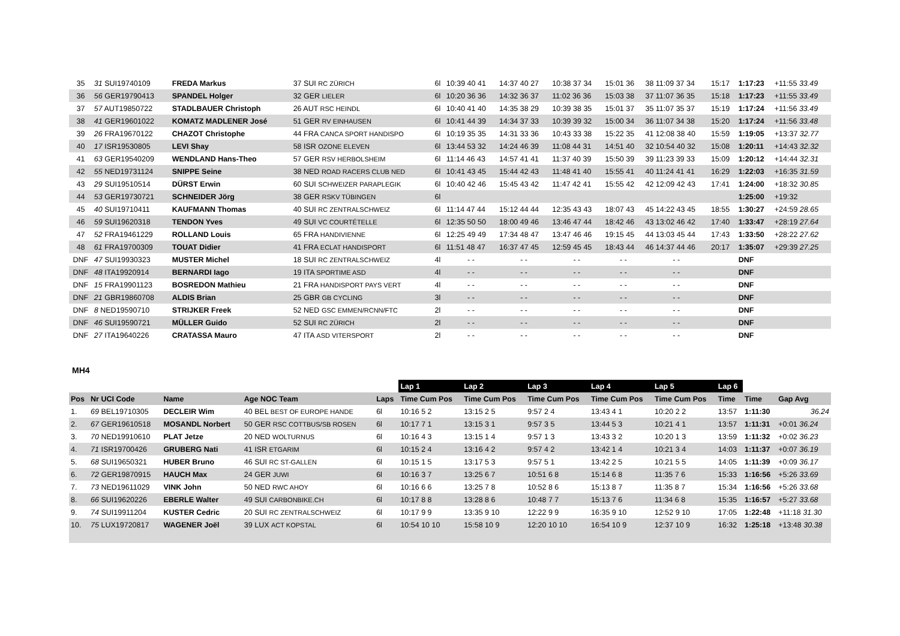| 35 | 31 SUI19740109 | FREDA Markus | 37 SUI RC ZÜRICH | 6l | 10:39 40 41 | 14:37 40 27 | 10:38 37 34 | 15:01 36 | 38 11:09 37 34 | 15:17 | 1:17:23 | +11:55 33.49 |
| 36 | 56 GER19790413 | SPANDEL Holger | 32 GER LIELER | 6l | 10:20 36 36 | 14:32 36 37 | 11:02 36 36 | 15:03 38 | 37 11:07 36 35 | 15:18 | 1:17:23 | +11:55 33.49 |
| 37 | 57 AUT19850722 | STADLBAUER Christoph | 26 AUT RSC HEINDL | 6l | 10:40 41 40 | 14:35 38 29 | 10:39 38 35 | 15:01 37 | 35 11:07 35 37 | 15:19 | 1:17:24 | +11:56 33.49 |
| 38 | 41 GER19601022 | KOMATZ MADLENER José | 51 GER RV EINHAUSEN | 6l | 10:41 44 39 | 14:34 37 33 | 10:39 39 32 | 15:00 34 | 36 11:07 34 38 | 15:20 | 1:17:24 | +11:56 33.48 |
| 39 | 26 FRA19670122 | CHAZOT Christophe | 44 FRA CANCA SPORT HANDISPO | 6l | 10:19 35 35 | 14:31 33 36 | 10:43 33 38 | 15:22 35 | 41 12:08 38 40 | 15:59 | 1:19:05 | +13:37 32.77 |
| 40 | 17 ISR19530805 | LEVI Shay | 58 ISR OZONE ELEVEN | 6l | 13:44 53 32 | 14:24 46 39 | 11:08 44 31 | 14:51 40 | 32 10:54 40 32 | 15:08 | 1:20:11 | +14:43 32.32 |
| 41 | 63 GER19540209 | WENDLAND Hans-Theo | 57 GER RSV HERBOLSHEIM | 6l | 11:14 46 43 | 14:57 41 41 | 11:37 40 39 | 15:50 39 | 39 11:23 39 33 | 15:09 | 1:20:12 | +14:44 32.31 |
| 42 | 55 NED19731124 | SNIPPE Seine | 38 NED ROAD RACERS CLUB NED | 6l | 10:41 43 45 | 15:44 42 43 | 11:48 41 40 | 15:55 41 | 40 11:24 41 41 | 16:29 | 1:22:03 | +16:35 31.59 |
| 43 | 29 SUI19510514 | DÜRST Erwin | 60 SUI SCHWEIZER PARAPLEGIK | 6l | 10:40 42 46 | 15:45 43 42 | 11:47 42 41 | 15:55 42 | 42 12:09 42 43 | 17:41 | 1:24:00 | +18:32 30.85 |
| 44 | 53 GER19730721 | SCHNEIDER Jörg | 38 GER RSKV TÜBINGEN | 6l | | | | | | | 1:25:00 | +19:32 |
| 45 | 40 SUI19710411 | KAUFMANN Thomas | 40 SUI RC ZENTRALSCHWEIZ | 6l | 11:14 47 44 | 15:12 44 44 | 12:35 43 43 | 18:07 43 | 45 14:22 43 45 | 18:55 | 1:30:27 | +24:59 28.65 |
| 46 | 59 SUI19620318 | TENDON Yves | 49 SUI VC COURTÉTELLE | 6l | 12:35 50 50 | 18:00 49 46 | 13:46 47 44 | 18:42 46 | 43 13:02 46 42 | 17:40 | 1:33:47 | +28:19 27.64 |
| 47 | 52 FRA19461229 | ROLLAND Louis | 65 FRA HANDIVIENNE | 6l | 12:25 49 49 | 17:34 48 47 | 13:47 46 46 | 19:15 45 | 44 13:03 45 44 | 17:43 | 1:33:50 | +28:22 27.62 |
| 48 | 61 FRA19700309 | TOUAT Didier | 41 FRA ECLAT HANDISPORT | 6l | 11:51 48 47 | 16:37 47 45 | 12:59 45 45 | 18:43 44 | 46 14:37 44 46 | 20:17 | 1:35:07 | +29:39 27.25 |
| DNF | 47 SUI19930323 | MUSTER Michel | 18 SUI RC ZENTRALSCHWEIZ | 4l | - - | - - | - - | - - | - - | | DNF | |
| DNF | 48 ITA19920914 | BERNARDI Iago | 19 ITA SPORTIME ASD | 4l | - - | - - | - - | - - | - - | | DNF | |
| DNF | 15 FRA19901123 | BOSREDON Mathieu | 21 FRA HANDISPORT PAYS VERT | 4l | - - | - - | - - | - - | - - | | DNF | |
| DNF | 21 GBR19860708 | ALDIS Brian | 25 GBR GB CYCLING | 3l | - - | - - | - - | - - | - - | | DNF | |
| DNF | 8 NED19590710 | STRIJKER Freek | 52 NED GSC EMMEN/RCNN/FTC | 2l | - - | - - | - - | - - | - - | | DNF | |
| DNF | 46 SUI19590721 | MÜLLER Guido | 52 SUI RC ZÜRICH | 2l | - - | - - | - - | - - | - - | | DNF | |
| DNF | 27 ITA19640226 | CRATASSA Mauro | 47 ITA ASD VITERSPORT | 2l | - - | - - | - - | - - | - - | | DNF | |
MH4
| | | | | | Lap 1 | Lap 2 | Lap 3 | Lap 4 | Lap 5 | Lap 6 | | |
| Pos | Nr UCI Code | Name | Age NOC Team | Laps | Time Cum Pos | Time Cum Pos | Time Cum Pos | Time Cum Pos | Time Cum Pos | Time | Time | Gap Avg |
| 1. | 69 BEL19710305 | DECLEIR Wim | 40 BEL BEST OF EUROPE HANDE | 6l | 10:16 5 2 | 13:15 2 5 | 9:57 2 4 | 13:43 4 1 | 10:20 2 2 | 13:57 | 1:11:30 | 36.24 |
| 2. | 67 GER19610518 | MOSANDL Norbert | 50 GER RSC COTTBUS/SB ROSEN | 6l | 10:17 7 1 | 13:15 3 1 | 9:57 3 5 | 13:44 5 3 | 10:21 4 1 | 13:57 | 1:11:31 | +0:01 36.24 |
| 3. | 70 NED19910610 | PLAT Jetze | 20 NED WOLTURNUS | 6l | 10:16 4 3 | 13:15 1 4 | 9:57 1 3 | 13:43 3 2 | 10:20 1 3 | 13:59 | 1:11:32 | +0:02 36.23 |
| 4. | 71 ISR19700426 | GRUBERG Nati | 41 ISR ETGARIM | 6l | 10:15 2 4 | 13:16 4 2 | 9:57 4 2 | 13:42 1 4 | 10:21 3 4 | 14:03 | 1:11:37 | +0:07 36.19 |
| 5. | 68 SUI19650321 | HUBER Bruno | 46 SUI RC ST-GALLEN | 6l | 10:15 1 5 | 13:17 5 3 | 9:57 5 1 | 13:42 2 5 | 10:21 5 5 | 14:05 | 1:11:39 | +0:09 36.17 |
| 6. | 72 GER19870915 | HAUCH Max | 24 GER JUWI | 6l | 10:16 3 7 | 13:25 6 7 | 10:51 6 8 | 15:14 6 8 | 11:35 7 6 | 15:33 | 1:16:56 | +5:26 33.69 |
| 7. | 73 NED19611029 | VINK John | 50 NED RWC AHOY | 6l | 10:16 6 6 | 13:25 7 8 | 10:52 8 6 | 15:13 8 7 | 11:35 8 7 | 15:34 | 1:16:56 | +5:26 33.68 |
| 8. | 66 SUI19620226 | EBERLE Walter | 49 SUI CARBONBIKE.CH | 6l | 10:17 8 8 | 13:28 8 6 | 10:48 7 7 | 15:13 7 6 | 11:34 6 8 | 15:35 | 1:16:57 | +5:27 33.68 |
| 9. | 74 SUI19911204 | KUSTER Cedric | 20 SUI RC ZENTRALSCHWEIZ | 6l | 10:17 9 9 | 13:35 9 10 | 12:22 9 9 | 16:35 9 10 | 12:52 9 10 | 17:05 | 1:22:48 | +11:18 31.30 |
| 10. | 75 LUX19720817 | WAGENER Joël | 39 LUX ACT KOPSTAL | 6l | 10:54 10 10 | 15:58 10 9 | 12:20 10 10 | 16:54 10 9 | 12:37 10 9 | 16:32 | 1:25:18 | +13:48 30.38 |